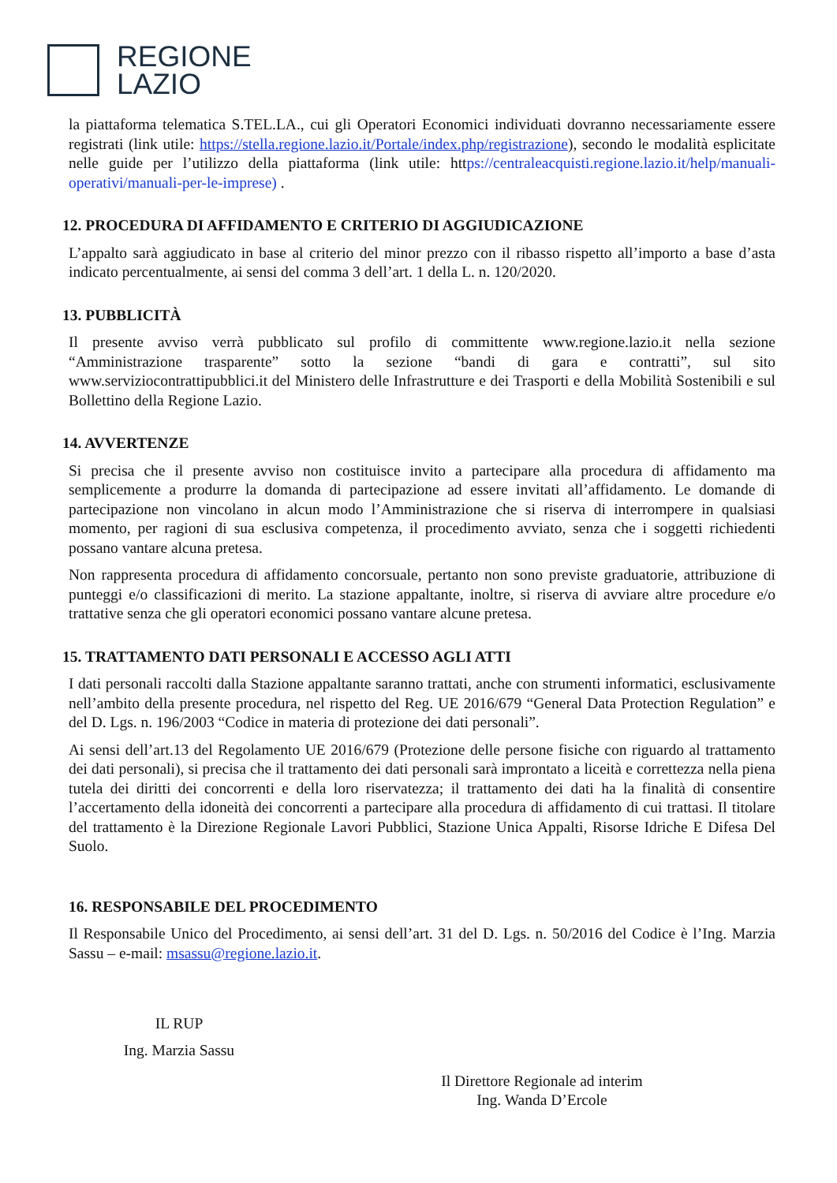REGIONE
LAZIO
la piattaforma telematica S.TEL.LA., cui gli Operatori Economici individuati dovranno necessariamente essere registrati (link utile: https://stella.regione.lazio.it/Portale/index.php/registrazione), secondo le modalità esplicitate nelle guide per l’utilizzo della piattaforma (link utile: https://centraleacquisti.regione.lazio.it/help/manuali-operativi/manuali-per-le-imprese) .
12. PROCEDURA DI AFFIDAMENTO E CRITERIO DI AGGIUDICAZIONE
L’appalto sarà aggiudicato in base al criterio del minor prezzo con il ribasso rispetto all’importo a base d’asta indicato percentualmente, ai sensi del comma 3 dell’art. 1 della L. n. 120/2020.
13. PUBBLICITÀ
Il presente avviso verrà pubblicato sul profilo di committente www.regione.lazio.it nella sezione “Amministrazione trasparente” sotto la sezione “bandi di gara e contratti”, sul sito www.serviziocontrattipubblici.it del Ministero delle Infrastrutture e dei Trasporti e della Mobilità Sostenibili e sul Bollettino della Regione Lazio.
14. AVVERTENZE
Si precisa che il presente avviso non costituisce invito a partecipare alla procedura di affidamento ma semplicemente a produrre la domanda di partecipazione ad essere invitati all’affidamento. Le domande di partecipazione non vincolano in alcun modo l’Amministrazione che si riserva di interrompere in qualsiasi momento, per ragioni di sua esclusiva competenza, il procedimento avviato, senza che i soggetti richiedenti possano vantare alcuna pretesa.
Non rappresenta procedura di affidamento concorsuale, pertanto non sono previste graduatorie, attribuzione di punteggi e/o classificazioni di merito. La stazione appaltante, inoltre, si riserva di avviare altre procedure e/o trattative senza che gli operatori economici possano vantare alcune pretesa.
15. TRATTAMENTO DATI PERSONALI E ACCESSO AGLI ATTI
I dati personali raccolti dalla Stazione appaltante saranno trattati, anche con strumenti informatici, esclusivamente nell’ambito della presente procedura, nel rispetto del Reg. UE 2016/679 “General Data Protection Regulation” e del D. Lgs. n. 196/2003 “Codice in materia di protezione dei dati personali”.
Ai sensi dell’art.13 del Regolamento UE 2016/679 (Protezione delle persone fisiche con riguardo al trattamento dei dati personali), si precisa che il trattamento dei dati personali sarà improntato a liceità e correttezza nella piena tutela dei diritti dei concorrenti e della loro riservatezza; il trattamento dei dati ha la finalità di consentire l’accertamento della idoneità dei concorrenti a partecipare alla procedura di affidamento di cui trattasi. Il titolare del trattamento è la Direzione Regionale Lavori Pubblici, Stazione Unica Appalti, Risorse Idriche E Difesa Del Suolo.
16. RESPONSABILE DEL PROCEDIMENTO
Il Responsabile Unico del Procedimento, ai sensi dell’art. 31 del D. Lgs. n. 50/2016 del Codice è l’Ing. Marzia Sassu – e-mail: msassu@regione.lazio.it.
IL RUP
Ing. Marzia Sassu
Il Direttore Regionale ad interim
Ing. Wanda D’Ercole